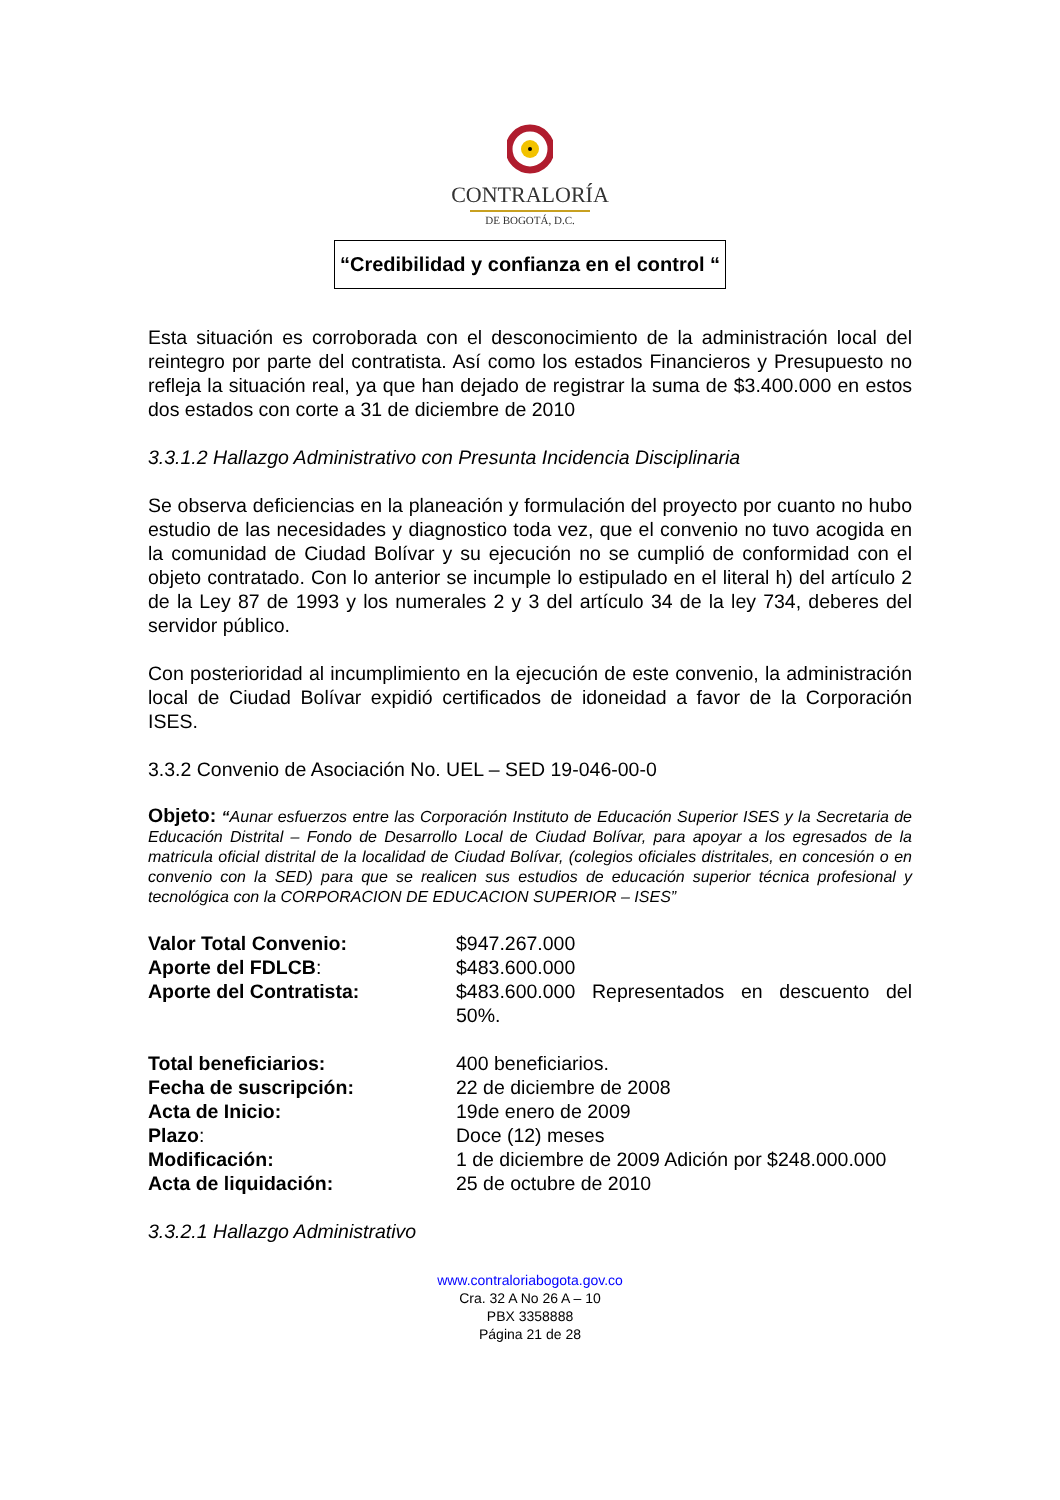CONTRALORÍA
DE BOGOTÁ, D.C.
“Credibilidad y confianza en el control “
Esta situación es corroborada con el desconocimiento de la administración local del reintegro por parte del contratista. Así como los estados Financieros y Presupuesto no refleja la situación real, ya que han dejado de registrar la suma de $3.400.000 en estos dos estados con corte a 31 de diciembre de 2010
3.3.1.2 Hallazgo Administrativo con Presunta Incidencia Disciplinaria
Se observa deficiencias en la planeación y formulación del proyecto por cuanto no hubo estudio de las necesidades y diagnostico toda vez, que el convenio no tuvo acogida en la comunidad de Ciudad Bolívar y su ejecución no se cumplió de conformidad con el objeto contratado. Con lo anterior se incumple lo estipulado en el literal h) del artículo 2 de la Ley 87 de 1993 y los numerales 2 y 3 del artículo 34 de la ley 734, deberes del servidor público.
Con posterioridad al incumplimiento en la ejecución de este convenio, la administración local de Ciudad Bolívar expidió certificados de idoneidad a favor de la Corporación ISES.
3.3.2 Convenio de Asociación No. UEL – SED 19-046-00-0
Objeto: “Aunar esfuerzos entre las Corporación Instituto de Educación Superior ISES y la Secretaria de Educación Distrital – Fondo de Desarrollo Local de Ciudad Bolívar, para apoyar a los egresados de la matricula oficial distrital de la localidad de Ciudad Bolívar, (colegios oficiales distritales, en concesión o en convenio con la SED) para que se realicen sus estudios de educación superior técnica profesional y tecnológica con la CORPORACION DE EDUCACION SUPERIOR – ISES”
| Valor Total Convenio: | $947.267.000 |
| Aporte del FDLCB : | $483.600.000 |
| Aporte del Contratista: | $483.600.000 Representados en descuento del 50%. |
| Total beneficiarios: | 400 beneficiarios. |
| Fecha de suscripción: | 22 de diciembre de 2008 |
| Acta de Inicio: | 19de enero de 2009 |
| Plazo : | Doce (12) meses |
| Modificación: | 1 de diciembre de 2009 Adición por $248.000.000 |
| Acta de liquidación: | 25 de octubre de 2010 |
3.3.2.1 Hallazgo Administrativo
www.contraloriabogota.gov.co
Cra. 32 A No 26 A – 10
PBX 3358888
Página 21 de 28